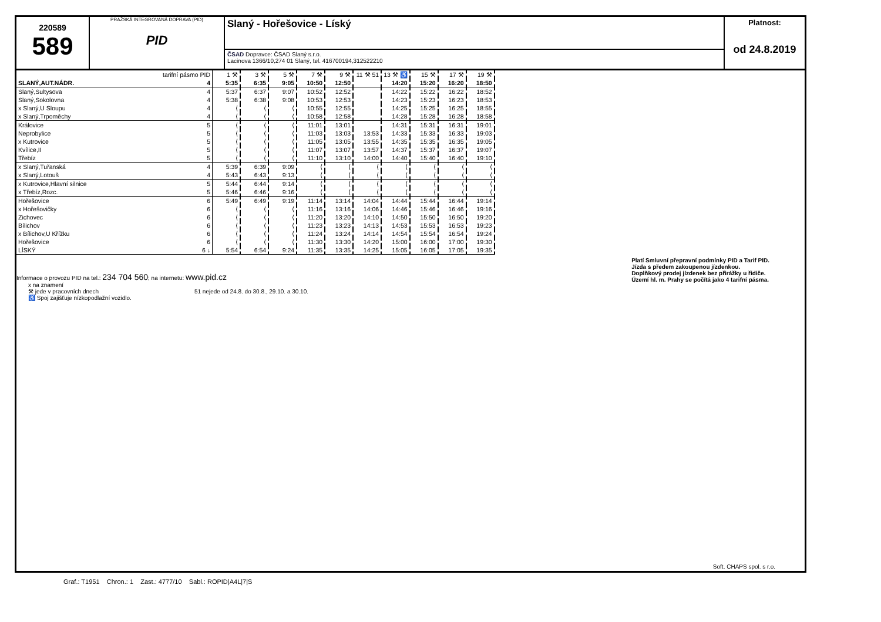220589
589
PRAŽSKÁ INTEGROVANÁ DOPRAVA (PID)
PID
Slaný - Hořešovice - Líský
ČSAD Dopravce: ČSAD Slaný s.r.o.
Lacinova 1366/10,274 01 Slaný, tel. 416700194,312522210
Platnost:
od 24.8.2019
| | tarifní pásmo PID | 1 ⚒ | 3 ⚒ | 5 ⚒ | 7 ⚒ | 9 ⚒ | 11 ⚒ 51 | 13 ⚒ ♿ | 15 ⚒ | 17 ⚒ | 19 ⚒ |
| SLANÝ,AUT.NÁDR. | 4 | 5:35 | 6:35 | 9:05 | 10:50 | 12:50 | | 14:20 | 15:20 | 16:20 | 18:50 |
| Slaný,Sultysova | 4 | 5:37 | 6:37 | 9:07 | 10:52 | 12:52 | | 14:22 | 15:22 | 16:22 | 18:52 |
| Slaný,Sokolovna | 4 | 5:38 | 6:38 | 9:08 | 10:53 | 12:53 | | 14:23 | 15:23 | 16:23 | 18:53 |
| x Slaný,U Sloupu | 4 | ⟨ | ⟨ | ⟨ | 10:55 | 12:55 | | 14:25 | 15:25 | 16:25 | 18:55 |
| x Slaný,Trpoměchy | 4 | ⟨ | ⟨ | ⟨ | 10:58 | 12:58 | | 14:28 | 15:28 | 16:28 | 18:58 |
| Královice | 5 | ⟨ | ⟨ | ⟨ | 11:01 | 13:01 | | 14:31 | 15:31 | 16:31 | 19:01 |
| Neprobylice | 5 | ⟨ | ⟨ | ⟨ | 11:03 | 13:03 | 13:53 | 14:33 | 15:33 | 16:33 | 19:03 |
| x Kutrovice | 5 | ⟨ | ⟨ | ⟨ | 11:05 | 13:05 | 13:55 | 14:35 | 15:35 | 16:35 | 19:05 |
| Kvílice,II | 5 | ⟨ | ⟨ | ⟨ | 11:07 | 13:07 | 13:57 | 14:37 | 15:37 | 16:37 | 19:07 |
| Třebíz | 5 | ⟨ | ⟨ | ⟨ | 11:10 | 13:10 | 14:00 | 14:40 | 15:40 | 16:40 | 19:10 |
| x Slaný,Tuřanská | 4 | 5:39 | 6:39 | 9:09 | ⟨ | ⟨ | ⟨ | ⟨ | ⟨ | ⟨ | ⟨ |
| x Slaný,Lotouš | 4 | 5:43 | 6:43 | 9:13 | ⟨ | ⟨ | ⟨ | ⟨ | ⟨ | ⟨ | ⟨ |
| x Kutrovice,Hlavní silnice | 5 | 5:44 | 6:44 | 9:14 | ⟨ | ⟨ | ⟨ | ⟨ | ⟨ | ⟨ | ⟨ |
| x Třebíz,Rozc. | 5 | 5:46 | 6:46 | 9:16 | ⟨ | ⟨ | ⟨ | ⟨ | ⟨ | ⟨ | ⟨ |
| Hořešovice | 6 | 5:49 | 6:49 | 9:19 | 11:14 | 13:14 | 14:04 | 14:44 | 15:44 | 16:44 | 19:14 |
| x Hořešovičky | 6 | ⟨ | ⟨ | ⟨ | 11:16 | 13:16 | 14:06 | 14:46 | 15:46 | 16:46 | 19:16 |
| Zichovec | 6 | ⟨ | ⟨ | ⟨ | 11:20 | 13:20 | 14:10 | 14:50 | 15:50 | 16:50 | 19:20 |
| Bílichov | 6 | ⟨ | ⟨ | ⟨ | 11:23 | 13:23 | 14:13 | 14:53 | 15:53 | 16:53 | 19:23 |
| x Bílichov,U Křížku | 6 | ⟨ | ⟨ | ⟨ | 11:24 | 13:24 | 14:14 | 14:54 | 15:54 | 16:54 | 19:24 |
| Hořešovice | 6 | ⟨ | ⟨ | ⟨ | 11:30 | 13:30 | 14:20 | 15:00 | 16:00 | 17:00 | 19:30 |
| LÍSKÝ | 6 ↓ | 5:54 | 6:54 | 9:24 | 11:35 | 13:35 | 14:25 | 15:05 | 16:05 | 17:05 | 19:35 |
Informace o provozu PID na tel.: 234 704 560; na internetu: www.pid.cz
x na znamení
⚒ jede v pracovních dnech 51 nejede od 24.8. do 30.8., 29.10. a 30.10.
♿ Spoj zajišťuje nízkopodlažní vozidlo.
Platí Smluvní přepravní podmínky PID a Tarif PID.
Jízda s předem zakoupenou jízdenkou.
Doplňkový prodej jízdenek bez přirážky u řidiče.
Území hl. m. Prahy se počítá jako 4 tarifní pásma.
Soft. CHAPS spol. s r.o.
Graf.: T1951 Chron.: 1 Zast.: 4777/10 Sabl.: ROPID|A4L|7|S